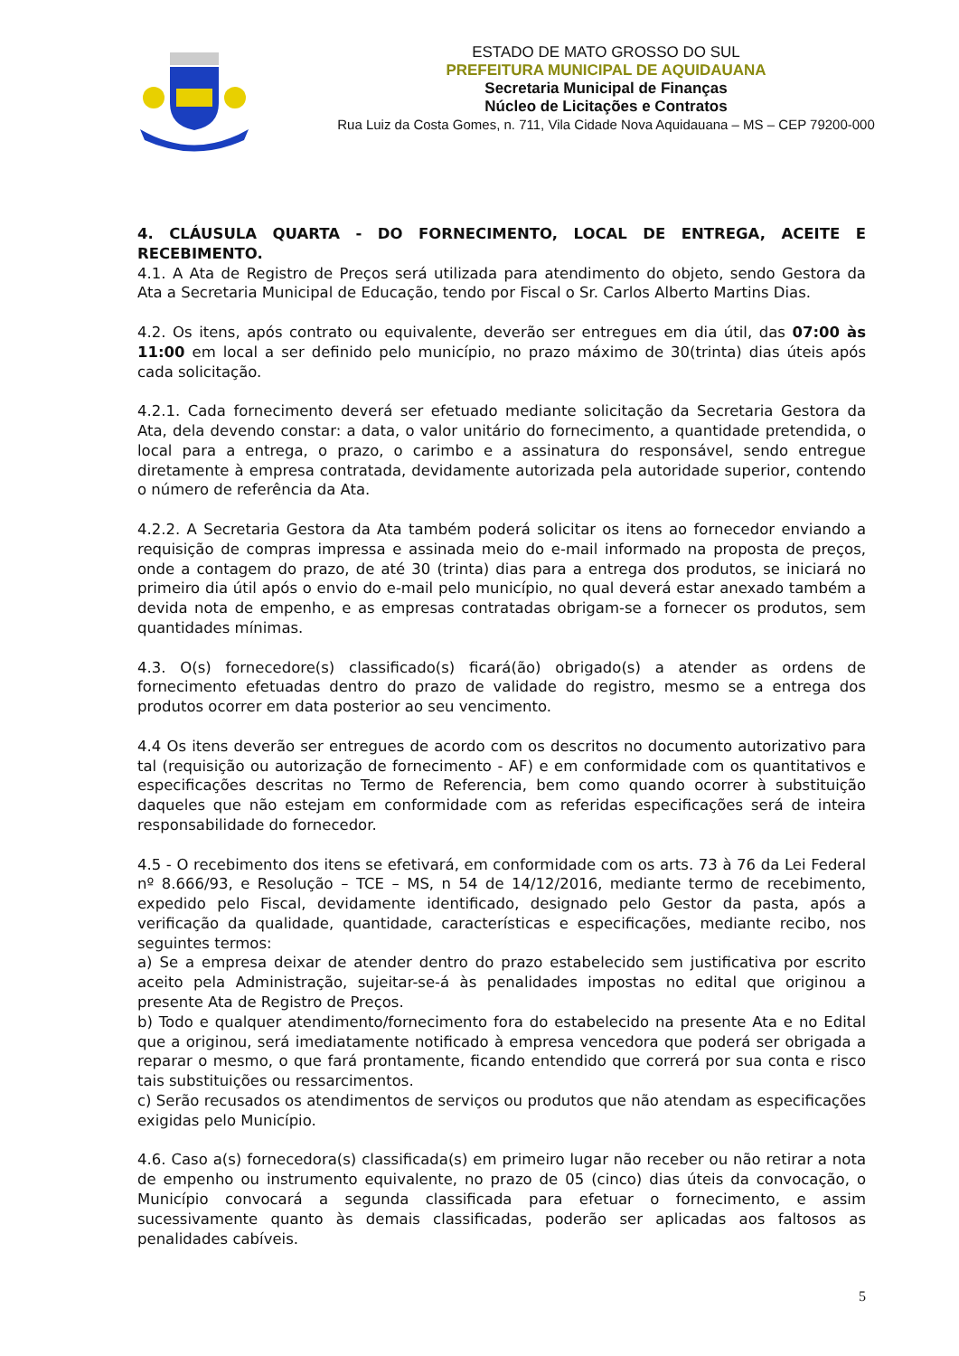ESTADO DE MATO GROSSO DO SUL
PREFEITURA MUNICIPAL DE AQUIDAUANA
Secretaria Municipal de Finanças
Núcleo de Licitações e Contratos
Rua Luiz da Costa Gomes, n. 711, Vila Cidade Nova Aquidauana – MS – CEP 79200-000
4. CLÁUSULA QUARTA - DO FORNECIMENTO, LOCAL DE ENTREGA, ACEITE E RECEBIMENTO.
4.1. A Ata de Registro de Preços será utilizada para atendimento do objeto, sendo Gestora da Ata a Secretaria Municipal de Educação, tendo por Fiscal o Sr. Carlos Alberto Martins Dias.
4.2. Os itens, após contrato ou equivalente, deverão ser entregues em dia útil, das 07:00 às 11:00 em local a ser definido pelo município, no prazo máximo de 30(trinta) dias úteis após cada solicitação.
4.2.1. Cada fornecimento deverá ser efetuado mediante solicitação da Secretaria Gestora da Ata, dela devendo constar: a data, o valor unitário do fornecimento, a quantidade pretendida, o local para a entrega, o prazo, o carimbo e a assinatura do responsável, sendo entregue diretamente à empresa contratada, devidamente autorizada pela autoridade superior, contendo o número de referência da Ata.
4.2.2. A Secretaria Gestora da Ata também poderá solicitar os itens ao fornecedor enviando a requisição de compras impressa e assinada meio do e-mail informado na proposta de preços, onde a contagem do prazo, de até 30 (trinta) dias para a entrega dos produtos, se iniciará no primeiro dia útil após o envio do e-mail pelo município, no qual deverá estar anexado também a devida nota de empenho, e as empresas contratadas obrigam-se a fornecer os produtos, sem quantidades mínimas.
4.3. O(s) fornecedore(s) classificado(s) ficará(ão) obrigado(s) a atender as ordens de fornecimento efetuadas dentro do prazo de validade do registro, mesmo se a entrega dos produtos ocorrer em data posterior ao seu vencimento.
4.4 Os itens deverão ser entregues de acordo com os descritos no documento autorizativo para tal (requisição ou autorização de fornecimento - AF) e em conformidade com os quantitativos e especificações descritas no Termo de Referencia, bem como quando ocorrer à substituição daqueles que não estejam em conformidade com as referidas especificações será de inteira responsabilidade do fornecedor.
4.5 - O recebimento dos itens se efetivará, em conformidade com os arts. 73 à 76 da Lei Federal nº 8.666/93, e Resolução – TCE – MS, n 54 de 14/12/2016, mediante termo de recebimento, expedido pelo Fiscal, devidamente identificado, designado pelo Gestor da pasta, após a verificação da qualidade, quantidade, características e especificações, mediante recibo, nos seguintes termos:
a) Se a empresa deixar de atender dentro do prazo estabelecido sem justificativa por escrito aceito pela Administração, sujeitar-se-á às penalidades impostas no edital que originou a presente Ata de Registro de Preços.
b) Todo e qualquer atendimento/fornecimento fora do estabelecido na presente Ata e no Edital que a originou, será imediatamente notificado à empresa vencedora que poderá ser obrigada a reparar o mesmo, o que fará prontamente, ficando entendido que correrá por sua conta e risco tais substituições ou ressarcimentos.
c) Serão recusados os atendimentos de serviços ou produtos que não atendam as especificações exigidas pelo Município.
4.6. Caso a(s) fornecedora(s) classificada(s) em primeiro lugar não receber ou não retirar a nota de empenho ou instrumento equivalente, no prazo de 05 (cinco) dias úteis da convocação, o Município convocará a segunda classificada para efetuar o fornecimento, e assim sucessivamente quanto às demais classificadas, poderão ser aplicadas aos faltosos as penalidades cabíveis.
5